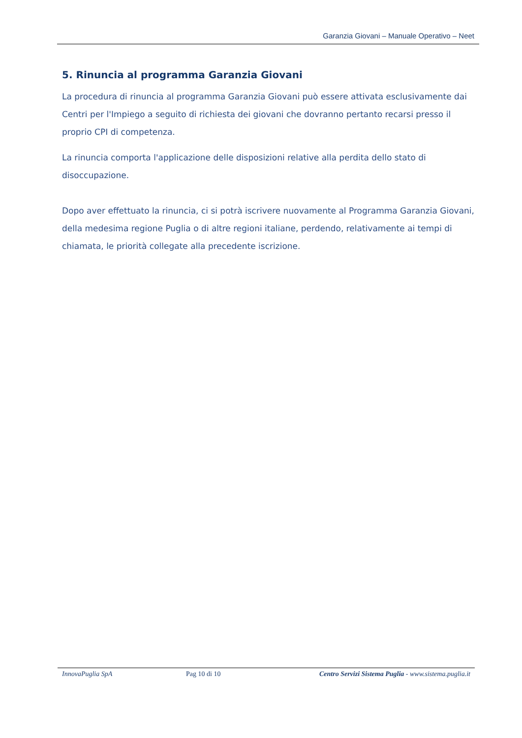Garanzia Giovani – Manuale Operativo – Neet
5. Rinuncia al programma Garanzia Giovani
La procedura di rinuncia al programma Garanzia Giovani può essere attivata esclusivamente dai Centri per l'Impiego a seguito di richiesta dei giovani che dovranno pertanto recarsi presso il proprio CPI di competenza.
La rinuncia comporta l'applicazione delle disposizioni relative alla perdita dello stato di disoccupazione.
Dopo aver effettuato la rinuncia, ci si potrà iscrivere nuovamente al Programma Garanzia Giovani, della medesima regione Puglia o di altre regioni italiane, perdendo, relativamente ai tempi di chiamata, le priorità collegate alla precedente iscrizione.
InnovaPuglia SpA Pag 10 di 10 Centro Servizi Sistema Puglia - www.sistema.puglia.it